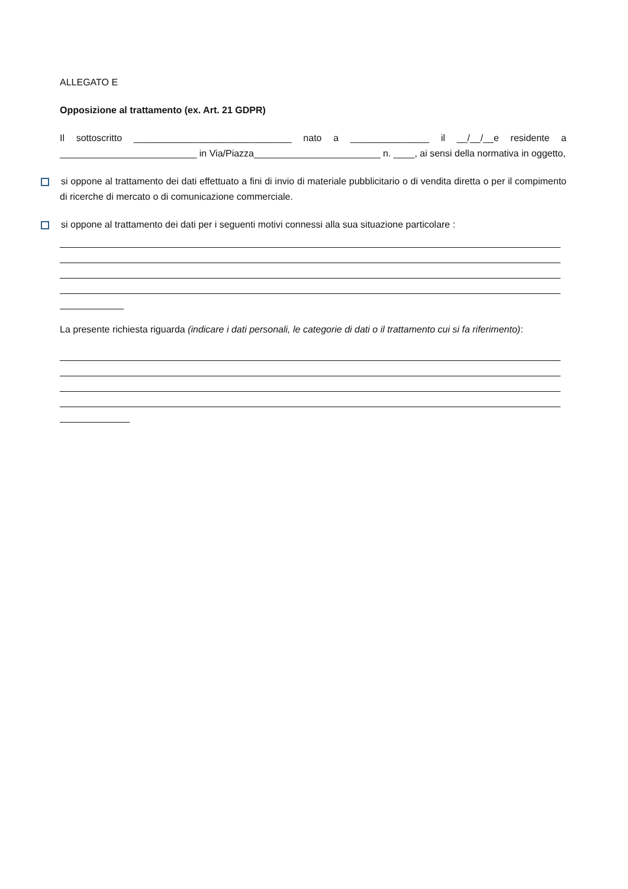ALLEGATO E
Opposizione al trattamento (ex. Art. 21 GDPR)
Il sottoscritto ______________________________ nato a _______________ il __/__/__e residente a __________________________ in Via/Piazza________________________ n. ____, ai sensi della normativa in oggetto,
si oppone al trattamento dei dati effettuato a fini di invio di materiale pubblicitario o di vendita diretta o per il compimento di ricerche di mercato o di comunicazione commerciale.
si oppone al trattamento dei dati per i seguenti motivi connessi alla sua situazione particolare :
La presente richiesta riguarda (indicare i dati personali, le categorie di dati o il trattamento cui si fa riferimento):